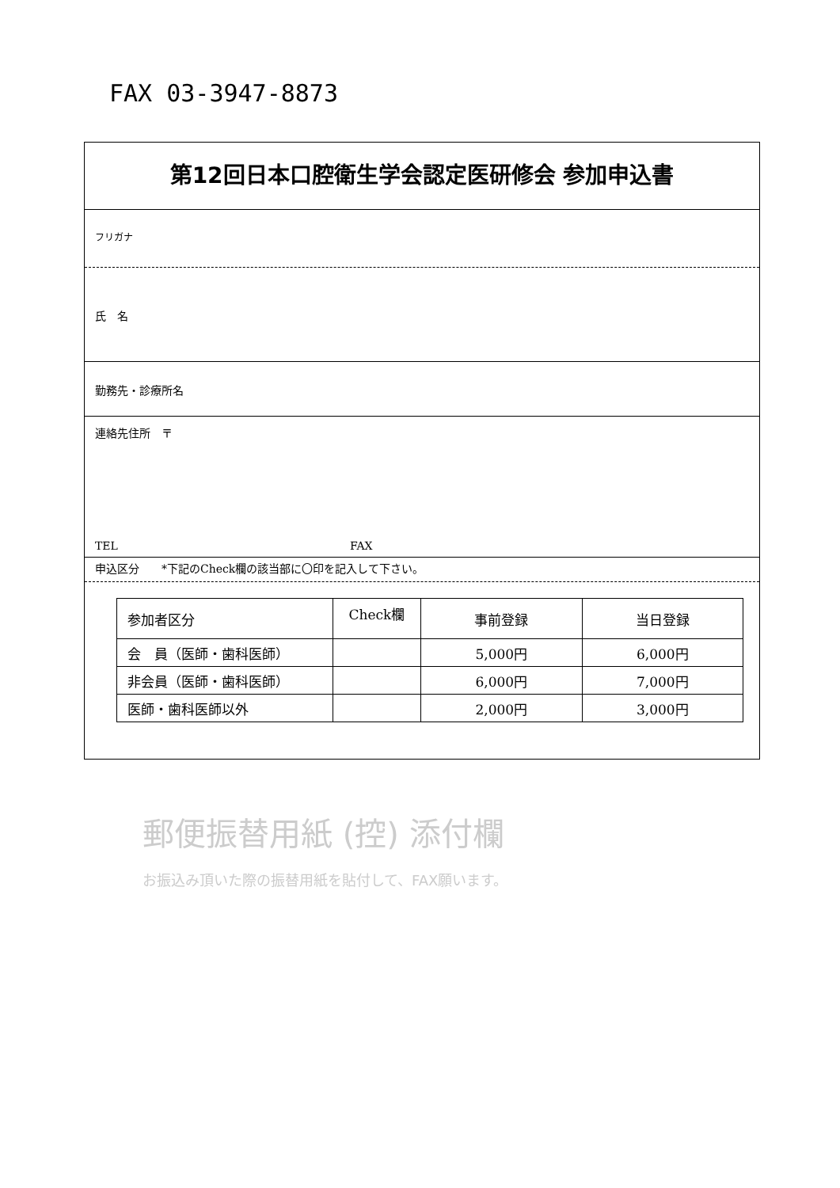FAX 03-3947-8873
第12回日本口腔衛生学会認定医研修会 参加申込書
フリガナ
氏　名
勤務先・診療所名
連絡先住所　〒
TEL FAX
申込区分　　*下記のCheck欄の該当部に〇印を記入して下さい。
| 参加者区分 | Check欄 | 事前登録 | 当日登録 |
| --- | --- | --- | --- |
| 会 員（医師・歯科医師） | | 5,000円 | 6,000円 |
| 非会員（医師・歯科医師） | | 6,000円 | 7,000円 |
| 医師・歯科医師以外 | | 2,000円 | 3,000円 |
郵便振替用紙 (控) 添付欄
お振込み頂いた際の振替用紙を貼付して、FAX願います。